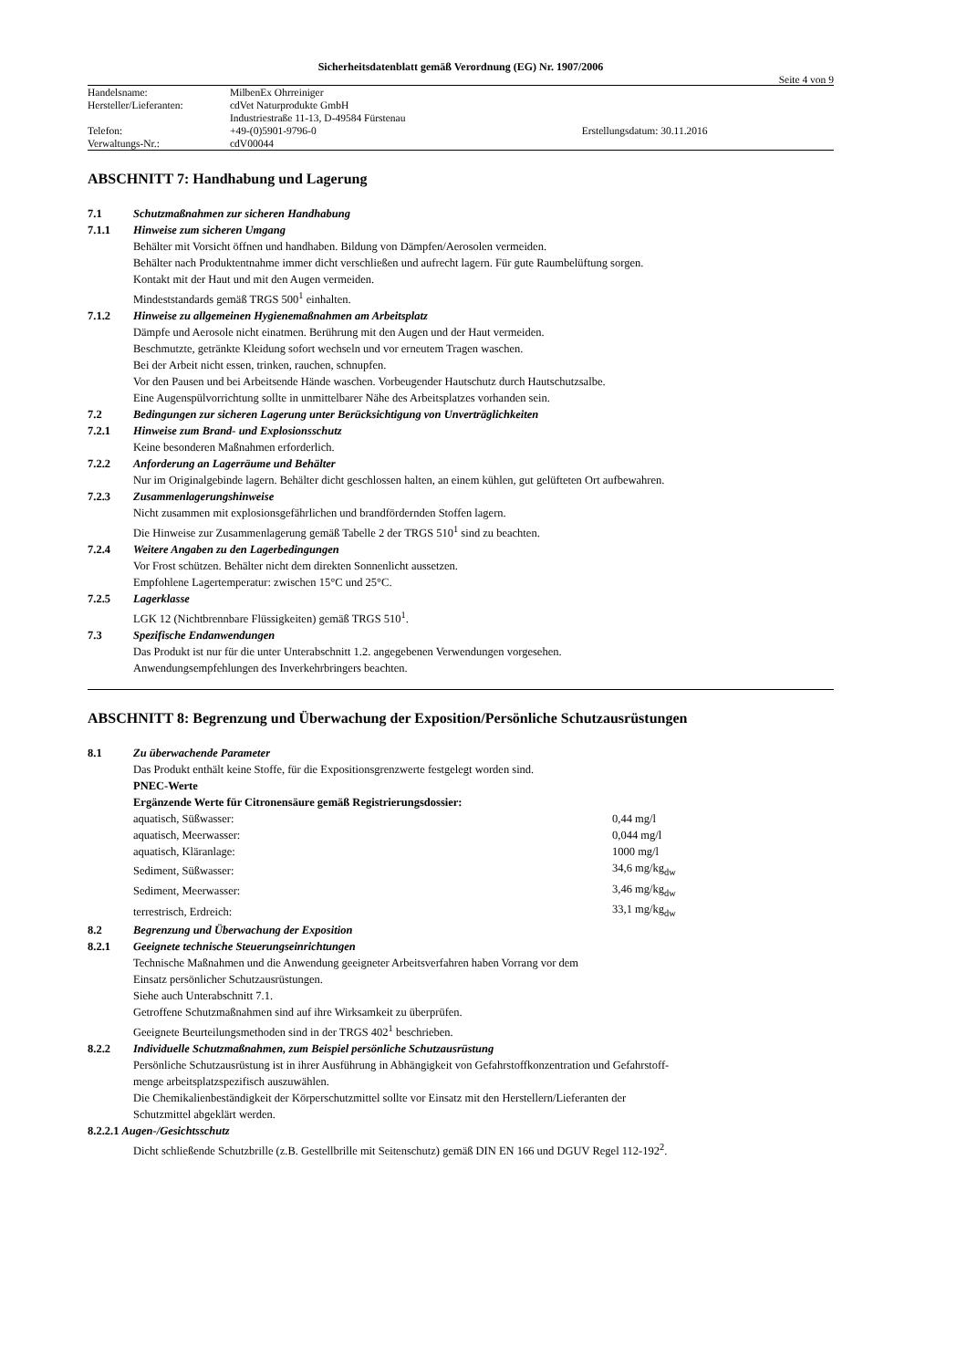Sicherheitsdatenblatt gemäß Verordnung (EG) Nr. 1907/2006
Seite 4 von 9
| Handelsname: | MilbenEx Ohrreiniger | |
| Hersteller/Lieferanten: | cdVet Naturprodukte GmbH | |
| | Industriestraße 11-13, D-49584 Fürstenau | |
| Telefon: | +49-(0)5901-9796-0 | Erstellungsdatum: 30.11.2016 |
| Verwaltungs-Nr.: | cdV00044 | |
ABSCHNITT 7: Handhabung und Lagerung
7.1 Schutzmaßnahmen zur sicheren Handhabung
7.1.1 Hinweise zum sicheren Umgang
Behälter mit Vorsicht öffnen und handhaben. Bildung von Dämpfen/Aerosolen vermeiden.
Behälter nach Produktentnahme immer dicht verschließen und aufrecht lagern. Für gute Raumbelüftung sorgen.
Kontakt mit der Haut und mit den Augen vermeiden.
Mindeststandards gemäß TRGS 500<sup>1</sup> einhalten.
7.1.2 Hinweise zu allgemeinen Hygienemaßnahmen am Arbeitsplatz
Dämpfe und Aerosole nicht einatmen. Berührung mit den Augen und der Haut vermeiden.
Beschmutzte, getränkte Kleidung sofort wechseln und vor erneutem Tragen waschen.
Bei der Arbeit nicht essen, trinken, rauchen, schnupfen.
Vor den Pausen und bei Arbeitsende Hände waschen. Vorbeugender Hautschutz durch Hautschutzsalbe.
Eine Augenspülvorrichtung sollte in unmittelbarer Nähe des Arbeitsplatzes vorhanden sein.
7.2 Bedingungen zur sicheren Lagerung unter Berücksichtigung von Unverträglichkeiten
7.2.1 Hinweise zum Brand- und Explosionsschutz
Keine besonderen Maßnahmen erforderlich.
7.2.2 Anforderung an Lagerräume und Behälter
Nur im Originalgebinde lagern. Behälter dicht geschlossen halten, an einem kühlen, gut gelüfteten Ort aufbewahren.
7.2.3 Zusammenlagerungshinweise
Nicht zusammen mit explosionsgefährlichen und brandfördernden Stoffen lagern.
Die Hinweise zur Zusammenlagerung gemäß Tabelle 2 der TRGS 510<sup>1</sup> sind zu beachten.
7.2.4 Weitere Angaben zu den Lagerbedingungen
Vor Frost schützen. Behälter nicht dem direkten Sonnenlicht aussetzen.
Empfohlene Lagertemperatur: zwischen 15°C und 25°C.
7.2.5 Lagerklasse
LGK 12 (Nichtbrennbare Flüssigkeiten) gemäß TRGS 510<sup>1</sup>.
7.3 Spezifische Endanwendungen
Das Produkt ist nur für die unter Unterabschnitt 1.2. angegebenen Verwendungen vorgesehen.
Anwendungsempfehlungen des Inverkehrbringers beachten.
ABSCHNITT 8: Begrenzung und Überwachung der Exposition/Persönliche Schutzausrüstungen
8.1 Zu überwachende Parameter
Das Produkt enthält keine Stoffe, für die Expositionsgrenzwerte festgelegt worden sind.
PNEC-Werte
Ergänzende Werte für Citronensäure gemäß Registrierungsdossier:
| aquatisch, Süßwasser: | 0,44 mg/l |
| aquatisch, Meerwasser: | 0,044 mg/l |
| aquatisch, Kläranlage: | 1000 mg/l |
| Sediment, Süßwasser: | 34,6 mg/kg<sub>dw</sub> |
| Sediment, Meerwasser: | 3,46 mg/kg<sub>dw</sub> |
| terrestrisch, Erdreich: | 33,1 mg/kg<sub>dw</sub> |
8.2 Begrenzung und Überwachung der Exposition
8.2.1 Geeignete technische Steuerungseinrichtungen
Technische Maßnahmen und die Anwendung geeigneter Arbeitsverfahren haben Vorrang vor dem
Einsatz persönlicher Schutzausrüstungen.
Siehe auch Unterabschnitt 7.1.
Getroffene Schutzmaßnahmen sind auf ihre Wirksamkeit zu überprüfen.
Geeignete Beurteilungsmethoden sind in der TRGS 402<sup>1</sup> beschrieben.
8.2.2 Individuelle Schutzmaßnahmen, zum Beispiel persönliche Schutzausrüstung
Persönliche Schutzausrüstung ist in ihrer Ausführung in Abhängigkeit von Gefahrstoffkonzentration und Gefahrstoff-
menge arbeitsplatzspezifisch auszuwählen.
Die Chemikalienbeständigkeit der Körperschutzmittel sollte vor Einsatz mit den Herstellern/Lieferanten der
Schutzmittel abgeklärt werden.
8.2.2.1 Augen-/Gesichtsschutz
Dicht schließende Schutzbrille (z.B. Gestellbrille mit Seitenschutz) gemäß DIN EN 166 und DGUV Regel 112-192<sup>2</sup>.